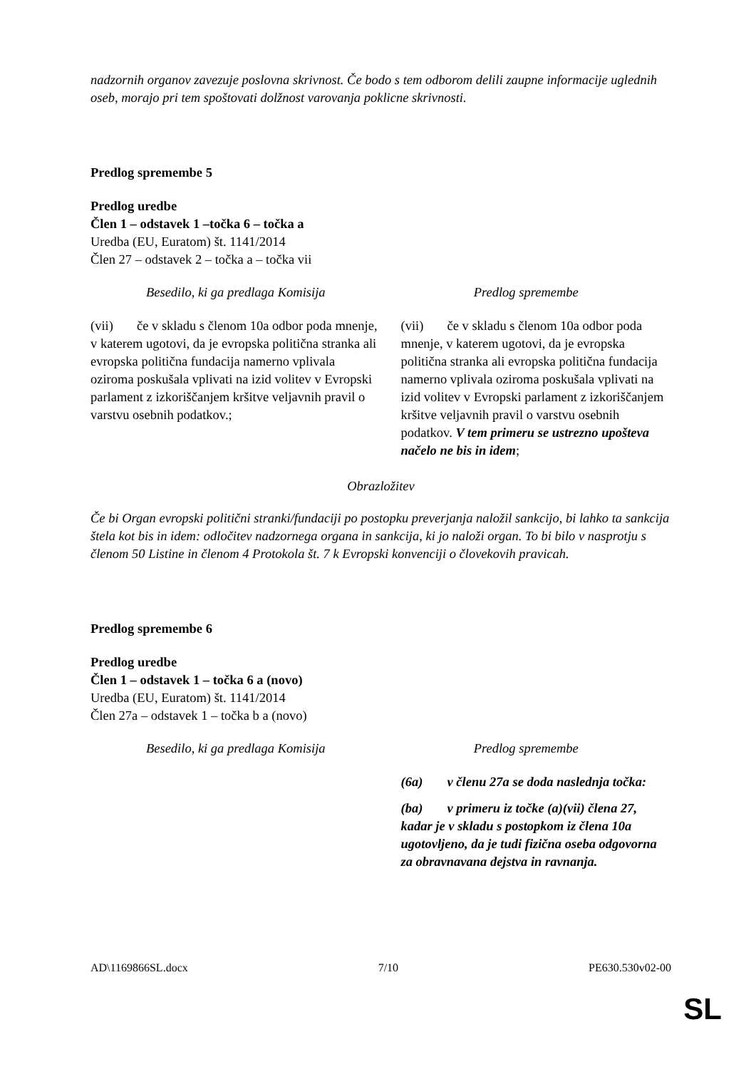nadzornih organov zavezuje poslovna skrivnost. Če bodo s tem odborom delili zaupne informacije uglednih oseb, morajo pri tem spoštovati dolžnost varovanja poklicne skrivnosti.
Predlog spremembe 5
Predlog uredbe
Člen 1 – odstavek 1 –točka 6 – točka a
Uredba (EU, Euratom) št. 1141/2014
Člen 27 – odstavek 2 – točka a – točka vii
| Besedilo, ki ga predlaga Komisija | Predlog spremembe |
| --- | --- |
| (vii) če v skladu s členom 10a odbor poda mnenje, v katerem ugotovi, da je evropska politična stranka ali evropska politična fundacija namerno vplivala oziroma poskušala vplivati na izid volitev v Evropski parlament z izkoriščanjem kršitve veljavnih pravil o varstvu osebnih podatkov.; | (vii) če v skladu s členom 10a odbor poda mnenje, v katerem ugotovi, da je evropska politična stranka ali evropska politična fundacija namerno vplivala oziroma poskušala vplivati na izid volitev v Evropski parlament z izkoriščanjem kršitve veljavnih pravil o varstvu osebnih podatkov. V tem primeru se ustrezno upošteva načelo ne bis in idem ; |
Obrazložitev
Če bi Organ evropski politični stranki/fundaciji po postopku preverjanja naložil sankcijo, bi lahko ta sankcija štela kot bis in idem: odločitev nadzornega organa in sankcija, ki jo naloži organ. To bi bilo v nasprotju s členom 50 Listine in členom 4 Protokola št. 7 k Evropski konvenciji o človekovih pravicah.
Predlog spremembe 6
Predlog uredbe
Člen 1 – odstavek 1 – točka 6 a (novo)
Uredba (EU, Euratom) št. 1141/2014
Člen 27a – odstavek 1 – točka b a (novo)
| Besedilo, ki ga predlaga Komisija | Predlog spremembe |
| --- | --- |
| | (6a) v členu 27a se doda naslednja točka: (ba) v primeru iz točke (a)(vii) člena 27, kadar je v skladu s postopkom iz člena 10a ugotovljeno, da je tudi fizična oseba odgovorna za obravnavana dejstva in ravnanja. |
AD\1169866SL.docx 7/10 PE630.530v02-00
SL